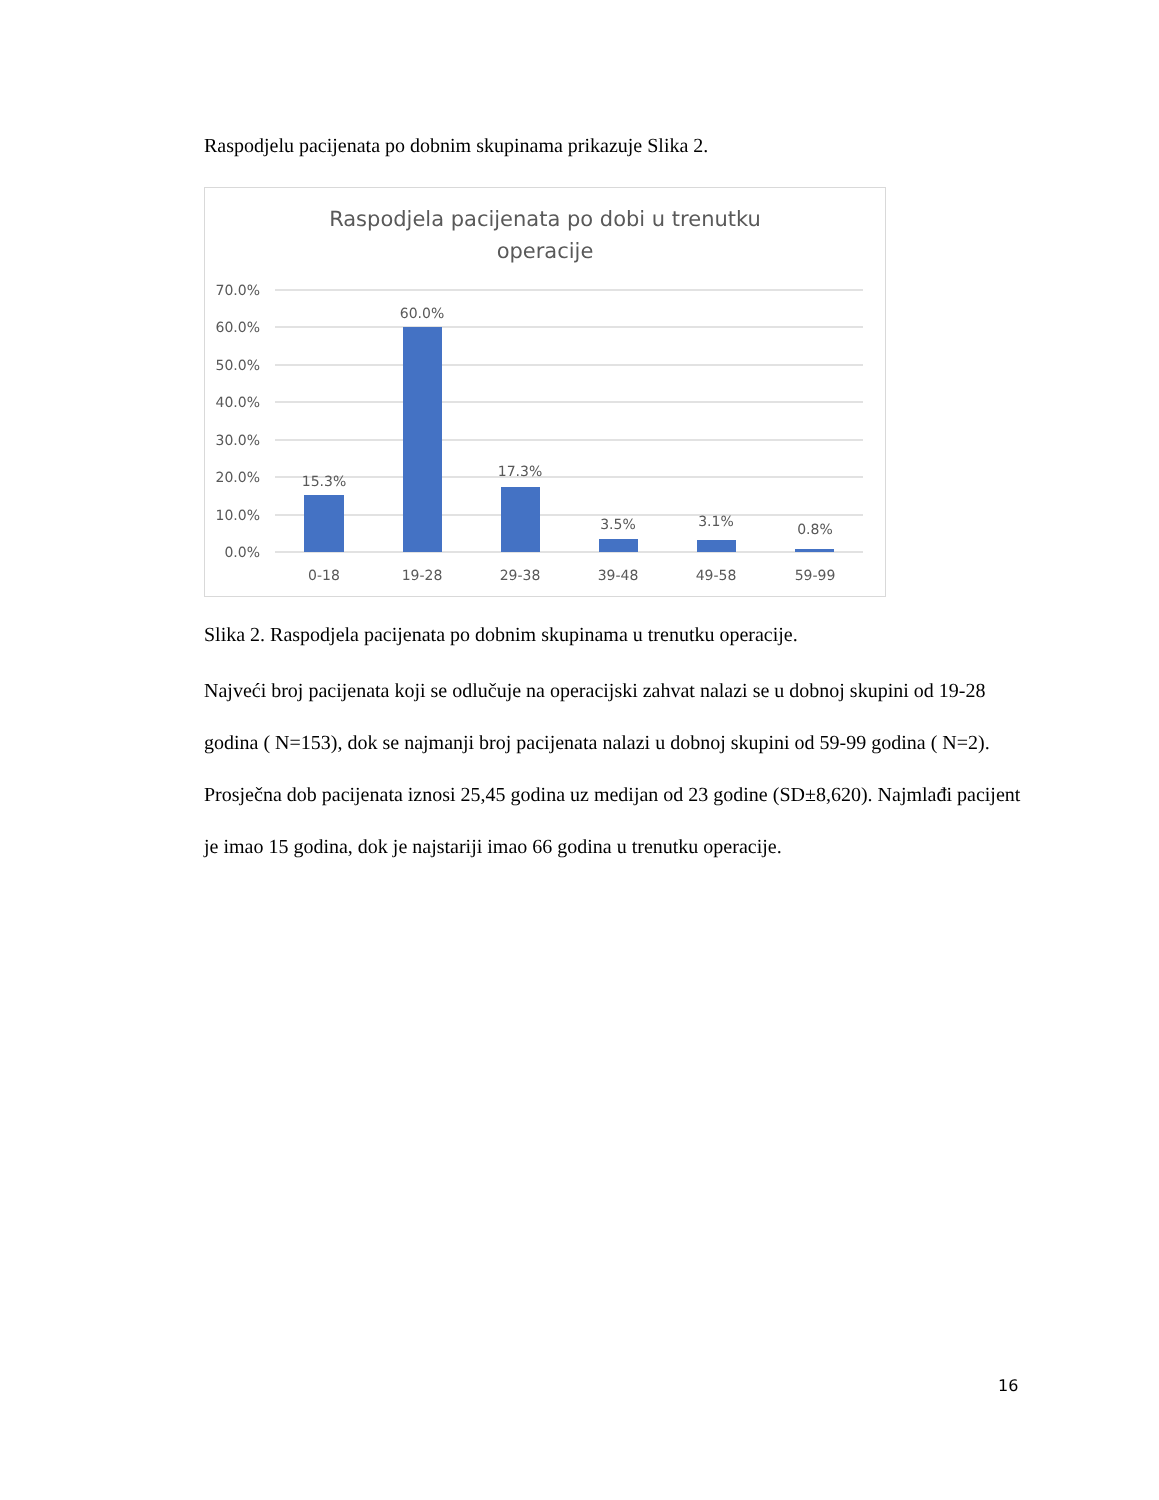Raspodjelu pacijenata po dobnim skupinama prikazuje Slika 2.
Raspodjela pacijenata po dobi u trenutku
operacije
70.0%
60.0%
50.0%
40.0%
30.0%
20.0%
10.0%
0.0%
15.3%
60.0%
17.3%
3.5%
3.1%
0.8%
0-18
19-28
29-38
39-48
49-58
59-99
Slika 2. Raspodjela pacijenata po dobnim skupinama u trenutku operacije.
Najveći broj pacijenata koji se odlučuje na operacijski zahvat nalazi se u dobnoj skupini od 19-28 godina ( N=153), dok se najmanji broj pacijenata nalazi u dobnoj skupini od 59-99 godina ( N=2).
Prosječna dob pacijenata iznosi 25,45 godina uz medijan od 23 godine (SD±8,620). Najmlađi pacijent je imao 15 godina, dok je najstariji imao 66 godina u trenutku operacije.
16